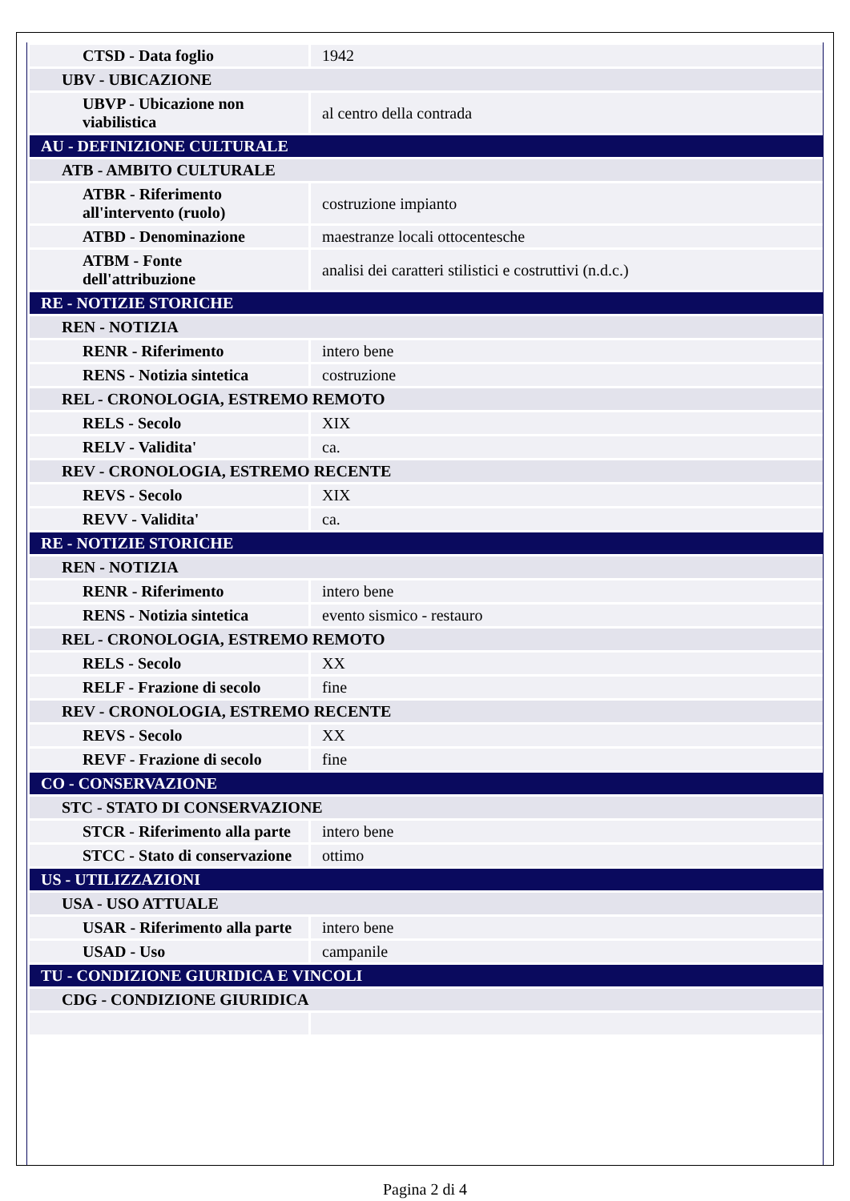| CTSD - Data foglio | 1942 |
| UBV - UBICAZIONE | |
| UBVP - Ubicazione non viabilistica | al centro della contrada |
| AU - DEFINIZIONE CULTURALE | |
| ATB - AMBITO CULTURALE | |
| ATBR - Riferimento all'intervento (ruolo) | costruzione impianto |
| ATBD - Denominazione | maestranze locali ottocentesche |
| ATBM - Fonte dell'attribuzione | analisi dei caratteri stilistici e costruttivi (n.d.c.) |
| RE - NOTIZIE STORICHE | |
| REN - NOTIZIA | |
| RENR - Riferimento | intero bene |
| RENS - Notizia sintetica | costruzione |
| REL - CRONOLOGIA, ESTREMO REMOTO | |
| RELS - Secolo | XIX |
| RELV - Validita' | ca. |
| REV - CRONOLOGIA, ESTREMO RECENTE | |
| REVS - Secolo | XIX |
| REVV - Validita' | ca. |
| RE - NOTIZIE STORICHE | |
| REN - NOTIZIA | |
| RENR - Riferimento | intero bene |
| RENS - Notizia sintetica | evento sismico - restauro |
| REL - CRONOLOGIA, ESTREMO REMOTO | |
| RELS - Secolo | XX |
| RELF - Frazione di secolo | fine |
| REV - CRONOLOGIA, ESTREMO RECENTE | |
| REVS - Secolo | XX |
| REVF - Frazione di secolo | fine |
| CO - CONSERVAZIONE | |
| STC - STATO DI CONSERVAZIONE | |
| STCR - Riferimento alla parte | intero bene |
| STCC - Stato di conservazione | ottimo |
| US - UTILIZZAZIONI | |
| USA - USO ATTUALE | |
| USAR - Riferimento alla parte | intero bene |
| USAD - Uso | campanile |
| TU - CONDIZIONE GIURIDICA E VINCOLI | |
| CDG - CONDIZIONE GIURIDICA | |
Pagina 2 di 4